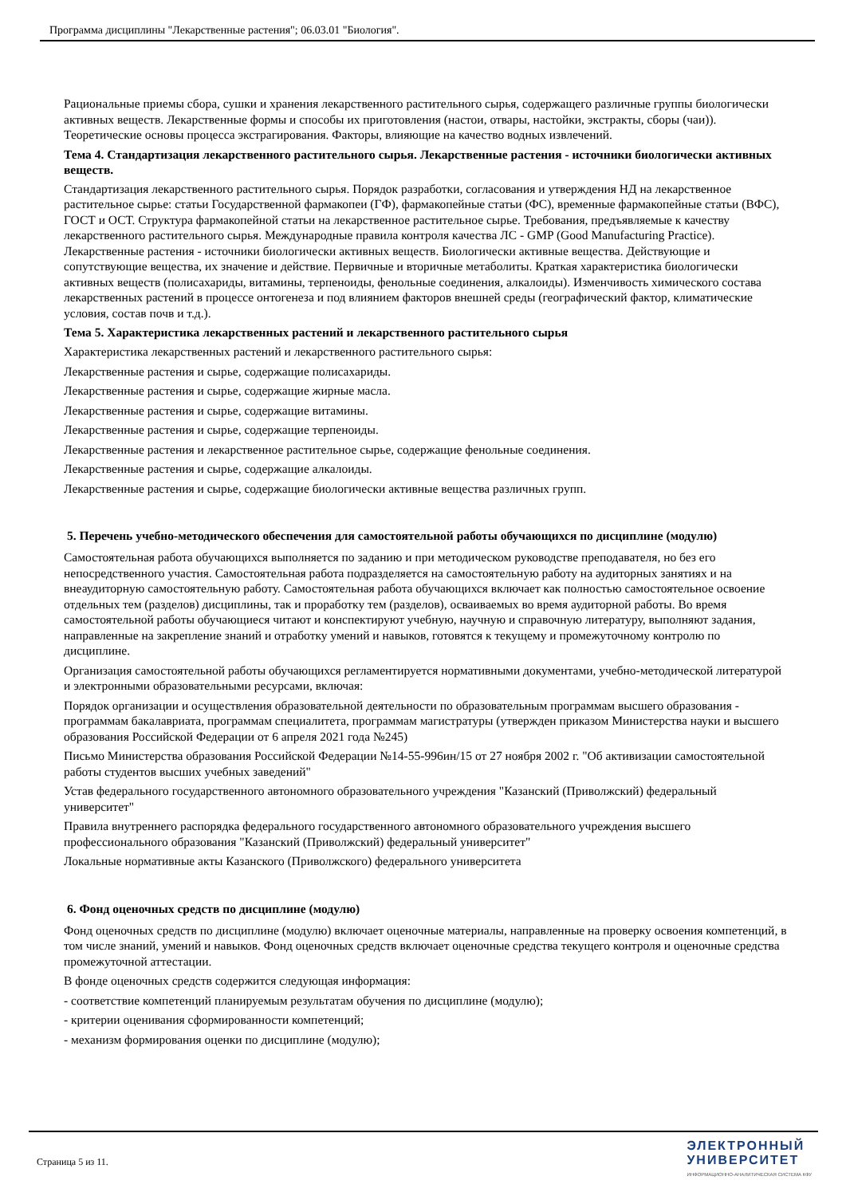Программа дисциплины "Лекарственные растения"; 06.03.01 "Биология".
Рациональные приемы сбора, сушки и хранения лекарственного растительного сырья, содержащего различные группы биологически активных веществ. Лекарственные формы и способы их приготовления (настои, отвары, настойки, экстракты, сборы (чаи)). Теоретические основы процесса экстрагирования. Факторы, влияющие на качество водных извлечений.
Тема 4. Стандартизация лекарственного растительного сырья. Лекарственные растения - источники биологически активных веществ.
Стандартизация лекарственного растительного сырья. Порядок разработки, согласования и утверждения НД на лекарственное растительное сырье: статьи Государственной фармакопеи (ГФ), фармакопейные статьи (ФС), временные фармакопейные статьи (ВФС), ГОСТ и ОСТ. Структура фармакопейной статьи на лекарственное растительное сырье. Требования, предъявляемые к качеству лекарственного растительного сырья. Международные правила контроля качества ЛС - GMP (Good Manufacturing Practice). Лекарственные растения - источники биологически активных веществ. Биологически активные вещества. Действующие и сопутствующие вещества, их значение и действие. Первичные и вторичные метаболиты. Краткая характеристика биологически активных веществ (полисахариды, витамины, терпеноиды, фенольные соединения, алкалоиды). Изменчивость химического состава лекарственных растений в процессе онтогенеза и под влиянием факторов внешней среды (географический фактор, климатические условия, состав почв и т.д.).
Тема 5. Характеристика лекарственных растений и лекарственного растительного сырья
Характеристика лекарственных растений и лекарственного растительного сырья:
Лекарственные растения и сырье, содержащие полисахариды.
Лекарственные растения и сырье, содержащие жирные масла.
Лекарственные растения и сырье, содержащие витамины.
Лекарственные растения и сырье, содержащие терпеноиды.
Лекарственные растения и лекарственное растительное сырье, содержащие фенольные соединения.
Лекарственные растения и сырье, содержащие алкалоиды.
Лекарственные растения и сырье, содержащие биологически активные вещества различных групп.
5. Перечень учебно-методического обеспечения для самостоятельной работы обучающихся по дисциплине (модулю)
Самостоятельная работа обучающихся выполняется по заданию и при методическом руководстве преподавателя, но без его непосредственного участия. Самостоятельная работа подразделяется на самостоятельную работу на аудиторных занятиях и на внеаудиторную самостоятельную работу. Самостоятельная работа обучающихся включает как полностью самостоятельное освоение отдельных тем (разделов) дисциплины, так и проработку тем (разделов), осваиваемых во время аудиторной работы. Во время самостоятельной работы обучающиеся читают и конспектируют учебную, научную и справочную литературу, выполняют задания, направленные на закрепление знаний и отработку умений и навыков, готовятся к текущему и промежуточному контролю по дисциплине.
Организация самостоятельной работы обучающихся регламентируется нормативными документами, учебно-методической литературой и электронными образовательными ресурсами, включая:
Порядок организации и осуществления образовательной деятельности по образовательным программам высшего образования - программам бакалавриата, программам специалитета, программам магистратуры (утвержден приказом Министерства науки и высшего образования Российской Федерации от 6 апреля 2021 года №245)
Письмо Министерства образования Российской Федерации №14-55-996ин/15 от 27 ноября 2002 г. "Об активизации самостоятельной работы студентов высших учебных заведений"
Устав федерального государственного автономного образовательного учреждения "Казанский (Приволжский) федеральный университет"
Правила внутреннего распорядка федерального государственного автономного образовательного учреждения высшего профессионального образования "Казанский (Приволжский) федеральный университет"
Локальные нормативные акты Казанского (Приволжского) федерального университета
6. Фонд оценочных средств по дисциплине (модулю)
Фонд оценочных средств по дисциплине (модулю) включает оценочные материалы, направленные на проверку освоения компетенций, в том числе знаний, умений и навыков. Фонд оценочных средств включает оценочные средства текущего контроля и оценочные средства промежуточной аттестации.
В фонде оценочных средств содержится следующая информация:
- соответствие компетенций планируемым результатам обучения по дисциплине (модулю);
- критерии оценивания сформированности компетенций;
- механизм формирования оценки по дисциплине (модулю);
Страница 5 из 11.
ЭЛЕКТРОННЫЙ
УНИВЕРСИТЕТ
ИНФОРМАЦИОННО-АНАЛИТИЧЕСКАЯ СИСТЕМА КФУ